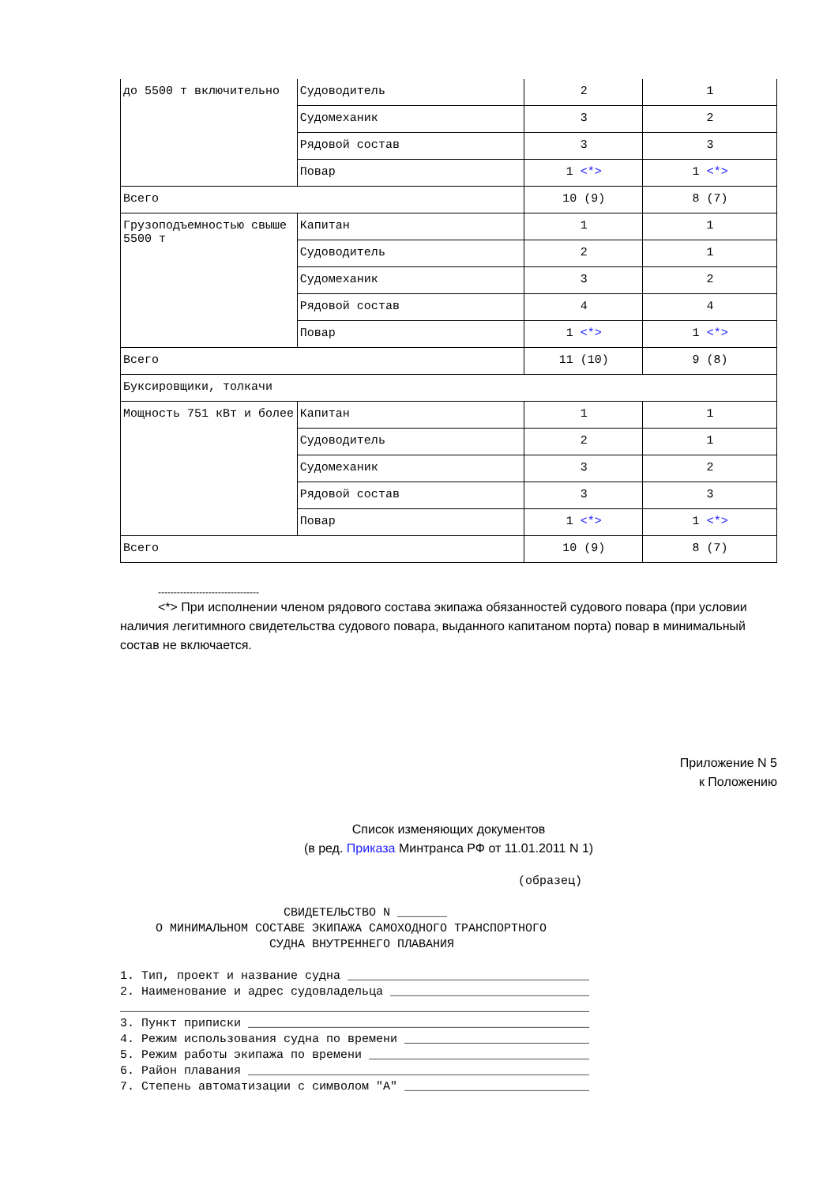| до 5500 т включительно | Судоводитель | 2 | 1 |
| | Судомеханик | 3 | 2 |
| | Рядовой состав | 3 | 3 |
| | Повар | 1 <*> | 1 <*> |
| Всего | | 10 (9) | 8 (7) |
| Грузоподъемностью свыше 5500 т | Капитан | 1 | 1 |
| | Судоводитель | 2 | 1 |
| | Судомеханик | 3 | 2 |
| | Рядовой состав | 4 | 4 |
| | Повар | 1 <*> | 1 <*> |
| Всего | | 11 (10) | 9 (8) |
| Буксировщики, толкачи | | | |
| Мощность 751 кВт и более | Капитан | 1 | 1 |
| | Судоводитель | 2 | 1 |
| | Судомеханик | 3 | 2 |
| | Рядовой состав | 3 | 3 |
| | Повар | 1 <*> | 1 <*> |
| Всего | | 10 (9) | 8 (7) |
--------------------------------
<*> При исполнении членом рядового состава экипажа обязанностей судового повара (при условии наличия легитимного свидетельства судового повара, выданного капитаном порта) повар в минимальный состав не включается.
Приложение N 5
к Положению
Список изменяющих документов
(в ред. Приказа Минтранса РФ от 11.01.2011 N 1)
                                                        (образец)

                       СВИДЕТЕЛЬСТВО N _______
     О МИНИМАЛЬНОМ СОСТАВЕ ЭКИПАЖА САМОХОДНОГО ТРАНСПОРТНОГО
                     СУДНА ВНУТРЕННЕГО ПЛАВАНИЯ

1. Тип, проект и название судна __________________________________
2. Наименование и адрес судовладельца ____________________________
__________________________________________________________________
3. Пункт приписки ________________________________________________
4. Режим использования судна по времени __________________________
5. Режим работы экипажа по времени _______________________________
6. Район плавания ________________________________________________
7. Степень автоматизации с символом "А" __________________________